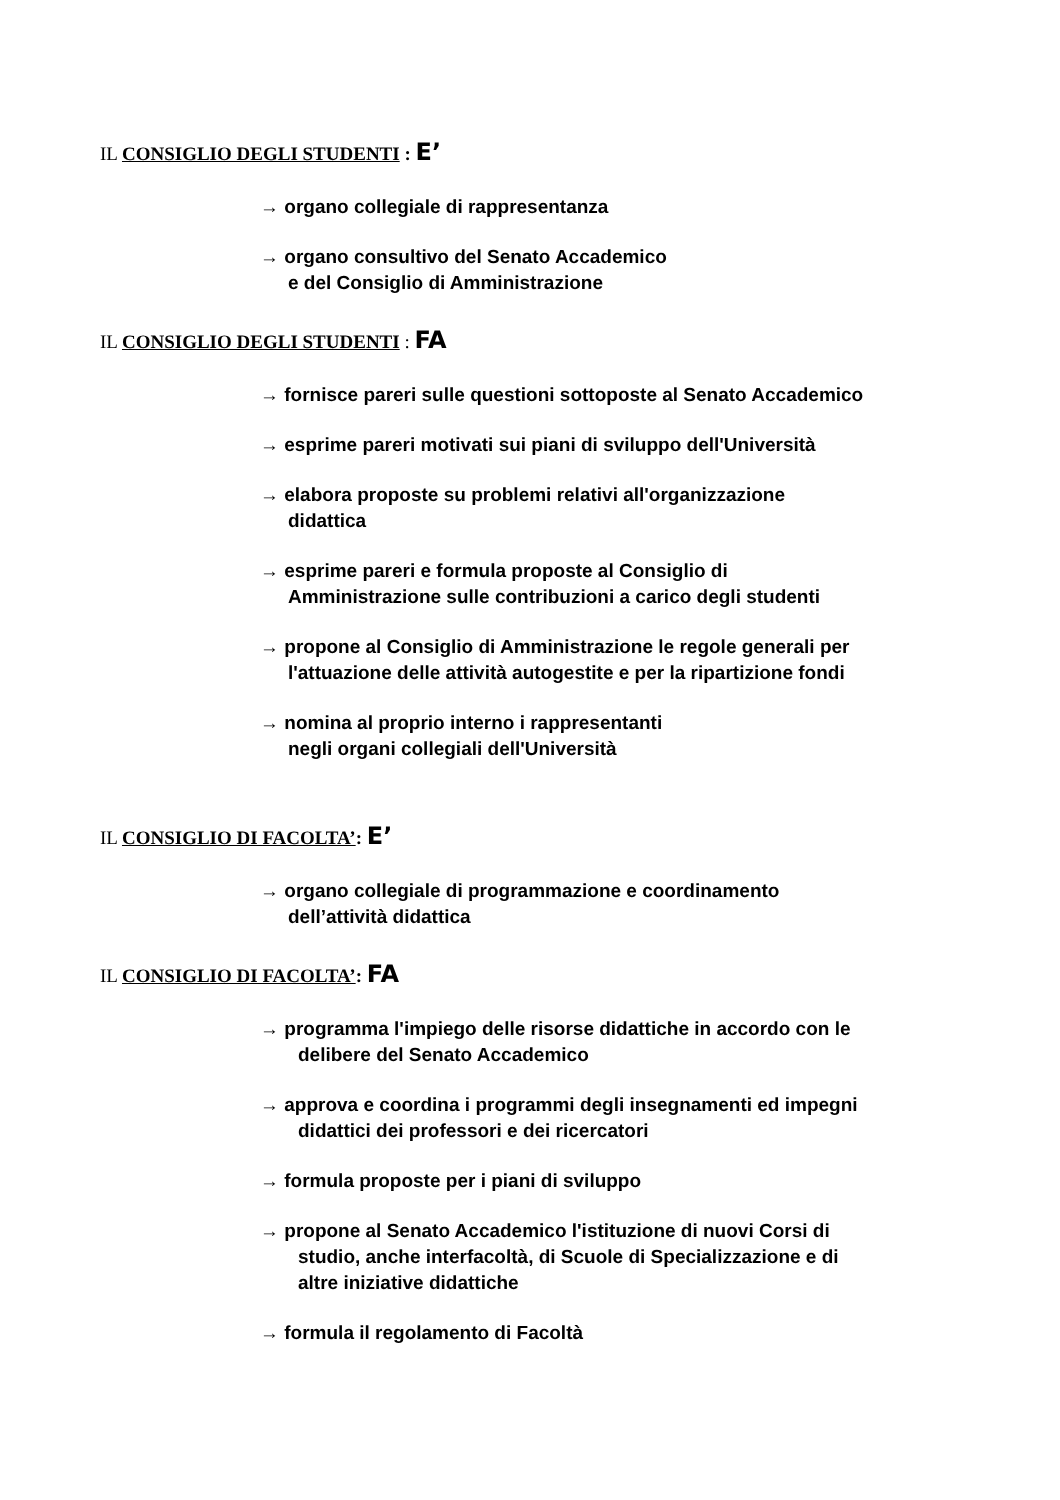IL CONSIGLIO DEGLI STUDENTI : E’
→ organo collegiale di rappresentanza
→ organo consultivo del Senato Accademico
e del Consiglio di Amministrazione
IL CONSIGLIO DEGLI STUDENTI : FA
→ fornisce pareri sulle questioni sottoposte al Senato Accademico
→ esprime pareri motivati sui piani di sviluppo dell'Università
→ elabora proposte su problemi relativi all'organizzazione
didattica
→ esprime pareri e formula proposte al Consiglio di
Amministrazione sulle contribuzioni a carico degli studenti
→ propone al Consiglio di Amministrazione le regole generali per
l'attuazione delle attività autogestite e per la ripartizione fondi
→ nomina al proprio interno i rappresentanti
negli organi collegiali dell'Università
IL CONSIGLIO DI FACOLTA’: E’
→ organo collegiale di programmazione e coordinamento
dell’attività didattica
IL CONSIGLIO DI FACOLTA’: FA
→ programma l'impiego delle risorse didattiche in accordo con le
delibere del Senato Accademico
→ approva e coordina i programmi degli insegnamenti ed impegni
didattici dei professori e dei ricercatori
→ formula proposte per i piani di sviluppo
→ propone al Senato Accademico l'istituzione di nuovi Corsi di
studio, anche interfacoltà, di Scuole di Specializzazione e di
altre iniziative didattiche
→ formula il regolamento di Facoltà